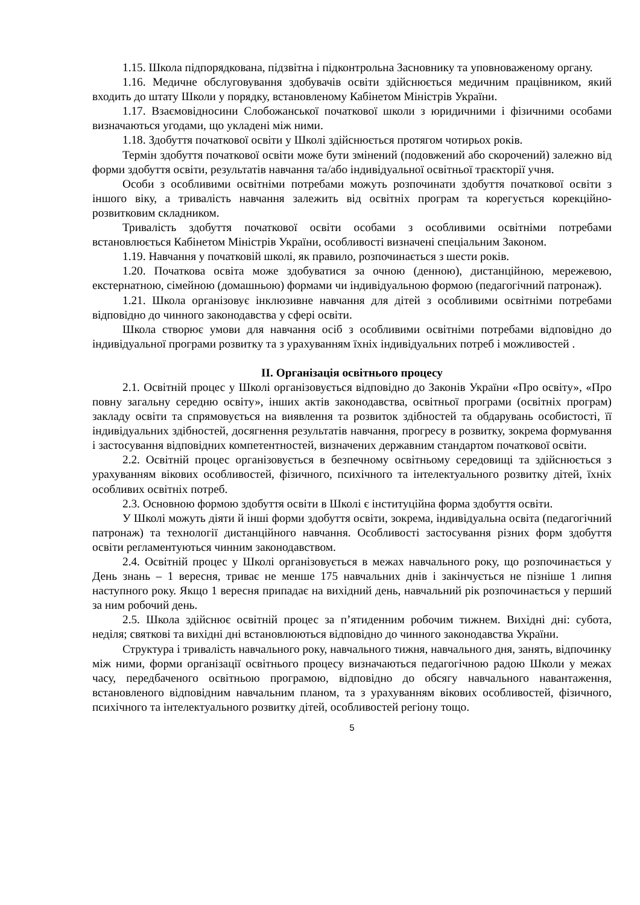1.15. Школа підпорядкована, підзвітна і підконтрольна Засновнику та уповноваженому органу.
1.16. Медичне обслуговування здобувачів освіти здійснюється медичним працівником, який входить до штату Школи у порядку, встановленому Кабінетом Міністрів України.
1.17. Взаємовідносини Слобожанської початкової школи з юридичними і фізичними особами визначаються угодами, що укладені між ними.
1.18. Здобуття початкової освіти у Школі здійснюється протягом чотирьох років.
Термін здобуття початкової освіти може бути змінений (подовжений або скорочений) залежно від форми здобуття освіти, результатів навчання та/або індивідуальної освітньої траєкторії учня.
Особи з особливими освітніми потребами можуть розпочинати здобуття початкової освіти з іншого віку, а тривалість навчання залежить від освітніх програм та корегується корекційно-розвитковим складником.
Тривалість здобуття початкової освіти особами з особливими освітніми потребами встановлюється Кабінетом Міністрів України, особливості визначені спеціальним Законом.
1.19. Навчання у початковій школі, як правило, розпочинається з шести років.
1.20. Початкова освіта може здобуватися за очною (денною), дистанційною, мережевою, екстернатною, сімейною (домашньою) формами чи індивідуальною формою (педагогічний патронаж).
1.21. Школа організовує інклюзивне навчання для дітей з особливими освітніми потребами відповідно до чинного законодавства у сфері освіти.
Школа створює умови для навчання осіб з особливими освітніми потребами відповідно до індивідуальної програми розвитку та з урахуванням їхніх індивідуальних потреб і можливостей .
ІІ. Організація освітнього процесу
2.1. Освітній процес у Школі організовується відповідно до Законів України «Про освіту», «Про повну загальну середню освіту», інших актів законодавства, освітньої програми (освітніх програм) закладу освіти та спрямовується на виявлення та розвиток здібностей та обдарувань особистості, її індивідуальних здібностей, досягнення результатів навчання, прогресу в розвитку, зокрема формування і застосування відповідних компетентностей, визначених державним стандартом початкової освіти.
2.2. Освітній процес організовується в безпечному освітньому середовищі та здійснюється з урахуванням вікових особливостей, фізичного, психічного та інтелектуального розвитку дітей, їхніх особливих освітніх потреб.
2.3. Основною формою здобуття освіти в Школі є інституційна форма здобуття освіти.
У Школі можуть діяти й інші форми здобуття освіти, зокрема, індивідуальна освіта (педагогічний патронаж) та технології дистанційного навчання. Особливості застосування різних форм здобуття освіти регламентуються чинним законодавством.
2.4. Освітній процес у Школі організовується в межах навчального року, що розпочинається у День знань – 1 вересня, триває не менше 175 навчальних днів і закінчується не пізніше 1 липня наступного року. Якщо 1 вересня припадає на вихідний день, навчальний рік розпочинається у перший за ним робочий день.
2.5. Школа здійснює освітній процес за п’ятиденним робочим тижнем. Вихідні дні: субота, неділя; святкові та вихідні дні встановлюються відповідно до чинного законодавства України.
Структура і тривалість навчального року, навчального тижня, навчального дня, занять, відпочинку між ними, форми організації освітнього процесу визначаються педагогічною радою Школи у межах часу, передбаченого освітньою програмою, відповідно до обсягу навчального навантаження, встановленого відповідним навчальним планом, та з урахуванням вікових особливостей, фізичного, психічного та інтелектуального розвитку дітей, особливостей регіону тощо.
5